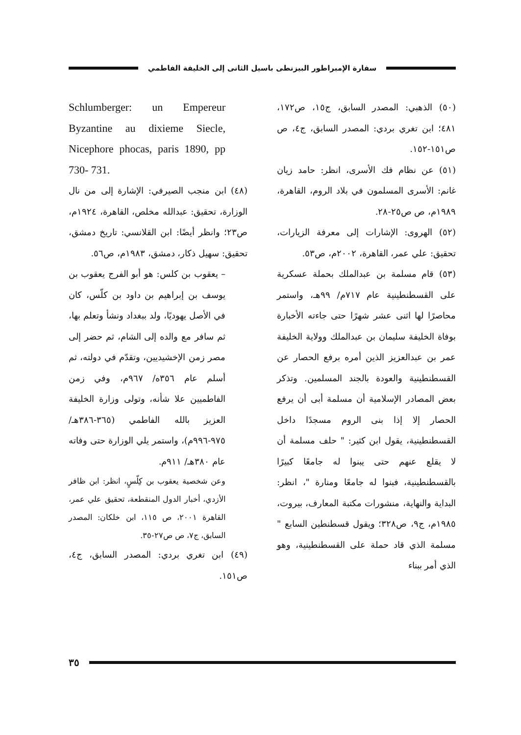سفارة الإمبراطور البيزنطى باسيل الثانى إلى الخليفة الفاطمي
Schlumberger: un Empereur Byzantine au dixieme Siecle, Nicephore phocas, paris 1890, pp 730- 731.
(٤٨) ابن منجب الصيرفي: الإشارة إلى من نال الوزارة، تحقيق: عبدالله مخلص، القاهرة، ١٩٢٤م، ص٢٣؛ وانظر أيضًا: ابن القلانسي: تاريخ دمشق، تحقيق: سهيل ذكار، دمشق، ١٩٨٣م، ص٥٦.
– يعقوب بن كلس: هو أبو الفرج يعقوب بن يوسف بن إبراهيم بن داود بن كلّس، كان في الأصل يهوديًا، ولد ببغداد ونشأ وتعلم بها، ثم سافر مع والده إلى الشام، ثم حضر إلى مصر زمن الإخشيديين، وتقدّم في دولته، ثم أسلم عام ٣٥٦ه/ ٩٦٧م، وفي زمن الفاطميين علا شأنه، وتولى وزارة الخليفة العزيز بالله الفاطمي (٣٦٥-٣٨٦هـ/ ٩٧٥-٩٩٦م)، واستمر يلي الوزارة حتى وفاته عام ٣٨٠هـ/ ٩١١م.
وعن شخصية يعقوب بن كِلّسٍ، انظر: ابن ظافر الأزدي، أخبار الدول المنقطعة، تحقيق علي عمر، القاهرة ٢٠٠١، ص ١١٥، ابن خلكان: المصدر السابق، ج٧، ص ص٢٧-٣٥.
(٤٩) ابن تغري بردي: المصدر السابق، ج٤، ص١٥١.
(٥٠) الذهبي: المصدر السابق، ج١٥، ص١٧٢، ٤٨١؛ ابن تغري بردي: المصدر السابق، ج٤، ص ص١٥١-١٥٢.
(٥١) عن نظام فك الأسرى، انظر: حامد زيان غانم: الأسرى المسلمون في بلاد الروم، القاهرة، ١٩٨٩م، ص ص٢٥-٢٨.
(٥٢) الهروى: الإشارات إلى معرفة الزيارات، تحقيق: علي عمر، القاهرة، ٢٠٠٢م، ص٥٣.
(٥٣) قام مسلمة بن عبدالملك بحملة عسكرية على القسطنطينية عام ٧١٧م/ ٩٩هـ، واستمر محاصرًا لها اثنى عشر شهرًا حتى جاءته الأخبارة بوفاة الخليفة سليمان بن عبدالملك وولاية الخليفة عمر بن عبدالعزيز الذين أمره برفع الحصار عن القسطنطينية والعودة بالجند المسلمين. وتذكر بعض المصادر الإسلامية أن مسلمة أبى أن يرفع الحصار إلا إذا بنى الروم مسجدًا داخل القسطنطينية، يقول ابن كثير: " حلف مسلمة أن لا يقلع عنهم حتى يبنوا له جامعًا كبيرًا بالقسطنطينية، فبنوا له جامعًا ومنارة "، انظر: البداية والنهاية، منشورات مكتبة المعارف، بيروت، ١٩٨٥م، ج٩، ص٣٢٨؛ ويقول قسطنطين السابع " مسلمة الذي قاد حملة على القسطنطينية، وهو الذي أمر ببناء
٣٥